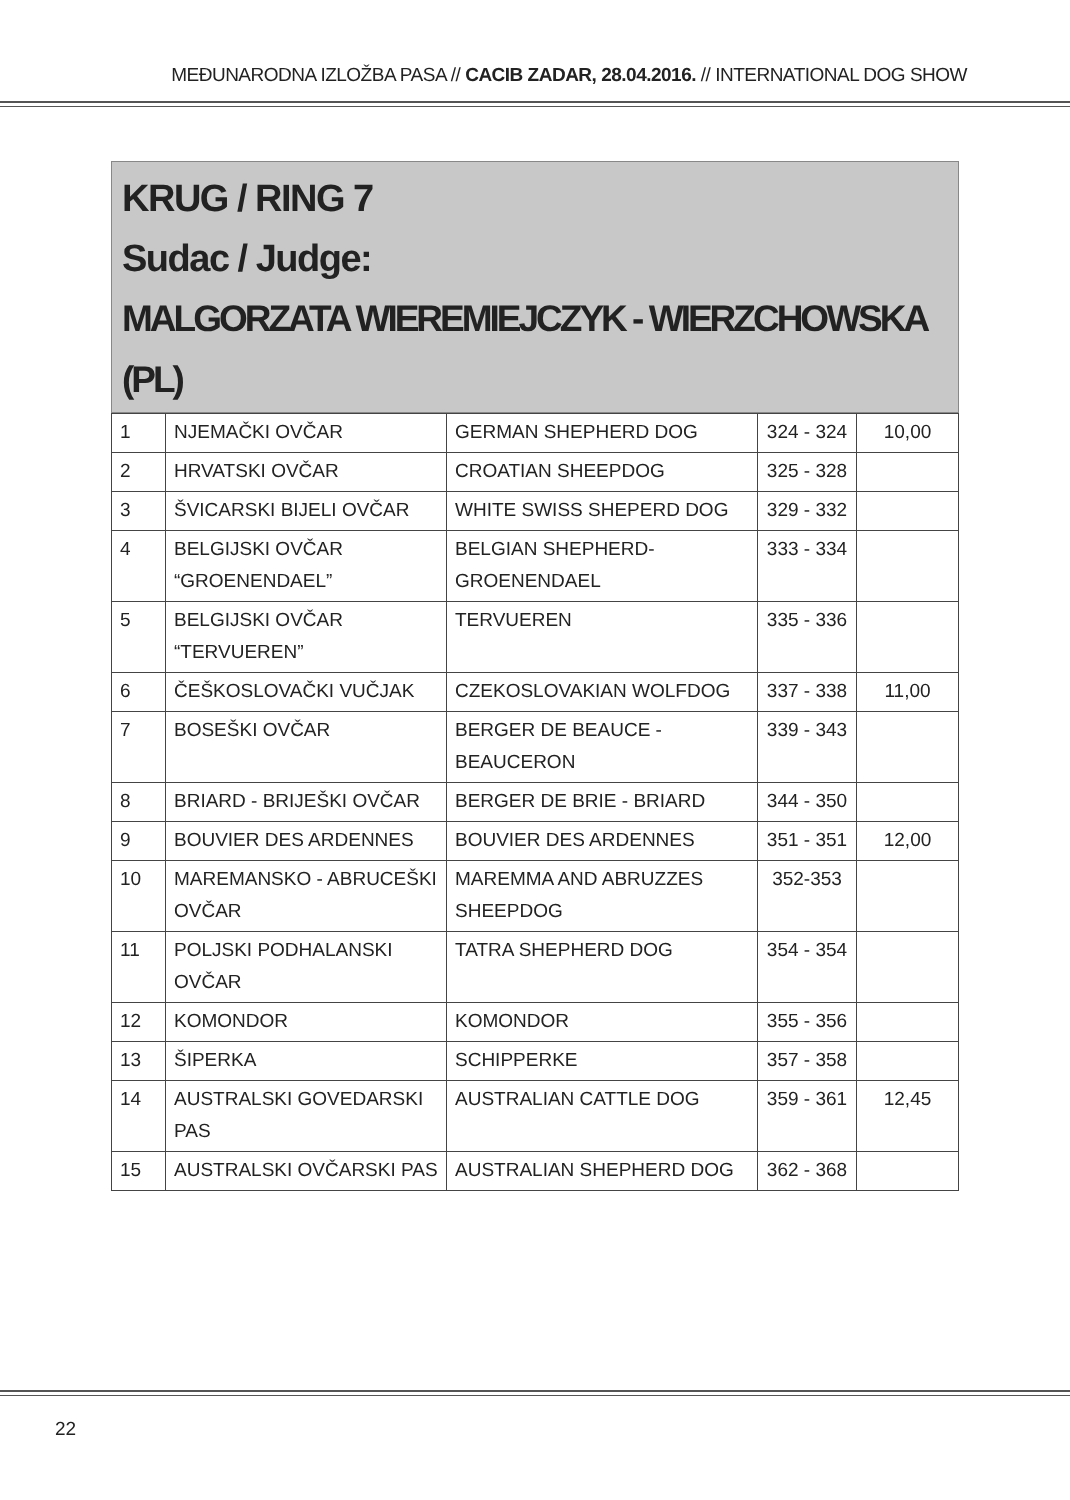MEĐUNARODNA IZLOŽBA PASA // CACIB ZADAR, 28.04.2016. // INTERNATIONAL DOG SHOW
KRUG / RING 7
Sudac / Judge:
MALGORZATA WIEREMIEJCZYK - WIERZCHOWSKA (PL)
| 1 | NJEMAČKI OVČAR | GERMAN SHEPHERD DOG | 324 - 324 | 10,00 |
| 2 | HRVATSKI OVČAR | CROATIAN SHEEPDOG | 325 - 328 | |
| 3 | ŠVICARSKI BIJELI OVČAR | WHITE SWISS SHEPERD DOG | 329 - 332 | |
| 4 | BELGIJSKI OVČAR “GROENENDAEL” | BELGIAN SHEPHERD- GROENENDAEL | 333 - 334 | |
| 5 | BELGIJSKI OVČAR “TERVUEREN” | TERVUEREN | 335 - 336 | |
| 6 | ČEŠKOSLOVAČKI VUČJAK | CZEKOSLOVAKIAN WOLFDOG | 337 - 338 | 11,00 |
| 7 | BOSEŠKI OVČAR | BERGER DE BEAUCE - BEAUCERON | 339 - 343 | |
| 8 | BRIARD - BRIJEŠKI OVČAR | BERGER DE BRIE - BRIARD | 344 - 350 | |
| 9 | BOUVIER DES ARDENNES | BOUVIER DES ARDENNES | 351 - 351 | 12,00 |
| 10 | MAREMANSKO - ABRUCEŠKI OVČAR | MAREMMA AND ABRUZZES SHEEPDOG | 352-353 | |
| 11 | POLJSKI PODHALANSKI OVČAR | TATRA SHEPHERD DOG | 354 - 354 | |
| 12 | KOMONDOR | KOMONDOR | 355 - 356 | |
| 13 | ŠIPERKA | SCHIPPERKE | 357 - 358 | |
| 14 | AUSTRALSKI GOVEDARSKI PAS | AUSTRALIAN CATTLE DOG | 359 - 361 | 12,45 |
| 15 | AUSTRALSKI OVČARSKI PAS | AUSTRALIAN SHEPHERD DOG | 362 - 368 | |
22